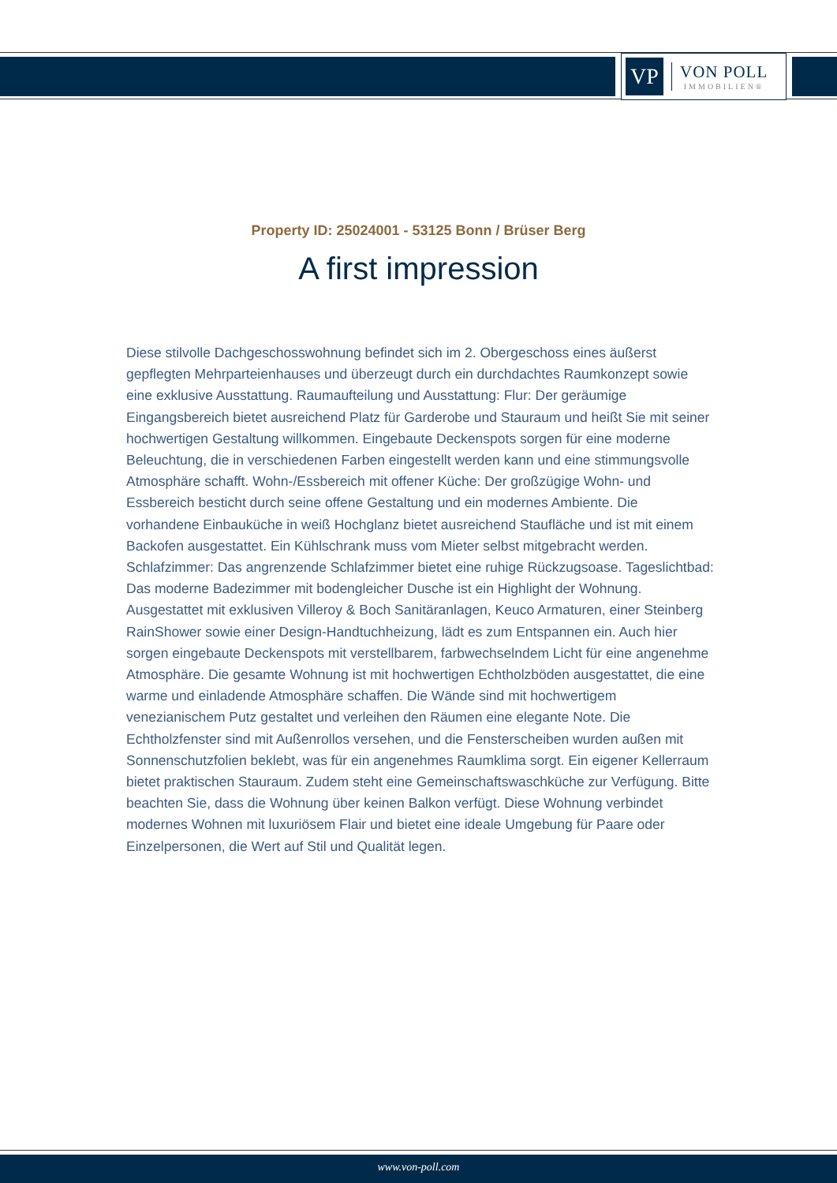VP
VON POLL
IMMOBILIEN®
Property ID: 25024001 - 53125 Bonn / Brüser Berg
A first impression
Diese stilvolle Dachgeschosswohnung befindet sich im 2. Obergeschoss eines äußerst gepflegten Mehrparteienhauses und überzeugt durch ein durchdachtes Raumkonzept sowie eine exklusive Ausstattung. Raumaufteilung und Ausstattung: Flur: Der geräumige Eingangsbereich bietet ausreichend Platz für Garderobe und Stauraum und heißt Sie mit seiner hochwertigen Gestaltung willkommen. Eingebaute Deckenspots sorgen für eine moderne Beleuchtung, die in verschiedenen Farben eingestellt werden kann und eine stimmungsvolle Atmosphäre schafft. Wohn-/Essbereich mit offener Küche: Der großzügige Wohn- und Essbereich besticht durch seine offene Gestaltung und ein modernes Ambiente. Die vorhandene Einbauküche in weiß Hochglanz bietet ausreichend Staufläche und ist mit einem Backofen ausgestattet. Ein Kühlschrank muss vom Mieter selbst mitgebracht werden. Schlafzimmer: Das angrenzende Schlafzimmer bietet eine ruhige Rückzugsoase. Tageslichtbad: Das moderne Badezimmer mit bodengleicher Dusche ist ein Highlight der Wohnung. Ausgestattet mit exklusiven Villeroy & Boch Sanitäranlagen, Keuco Armaturen, einer Steinberg RainShower sowie einer Design-Handtuchheizung, lädt es zum Entspannen ein. Auch hier sorgen eingebaute Deckenspots mit verstellbarem, farbwechselndem Licht für eine angenehme Atmosphäre. Die gesamte Wohnung ist mit hochwertigen Echtholzböden ausgestattet, die eine warme und einladende Atmosphäre schaffen. Die Wände sind mit hochwertigem venezianischem Putz gestaltet und verleihen den Räumen eine elegante Note. Die Echtholzfenster sind mit Außenrollos versehen, und die Fensterscheiben wurden außen mit Sonnenschutzfolien beklebt, was für ein angenehmes Raumklima sorgt. Ein eigener Kellerraum bietet praktischen Stauraum. Zudem steht eine Gemeinschaftswaschküche zur Verfügung. Bitte beachten Sie, dass die Wohnung über keinen Balkon verfügt. Diese Wohnung verbindet modernes Wohnen mit luxuriösem Flair und bietet eine ideale Umgebung für Paare oder Einzelpersonen, die Wert auf Stil und Qualität legen.
www.von-poll.com